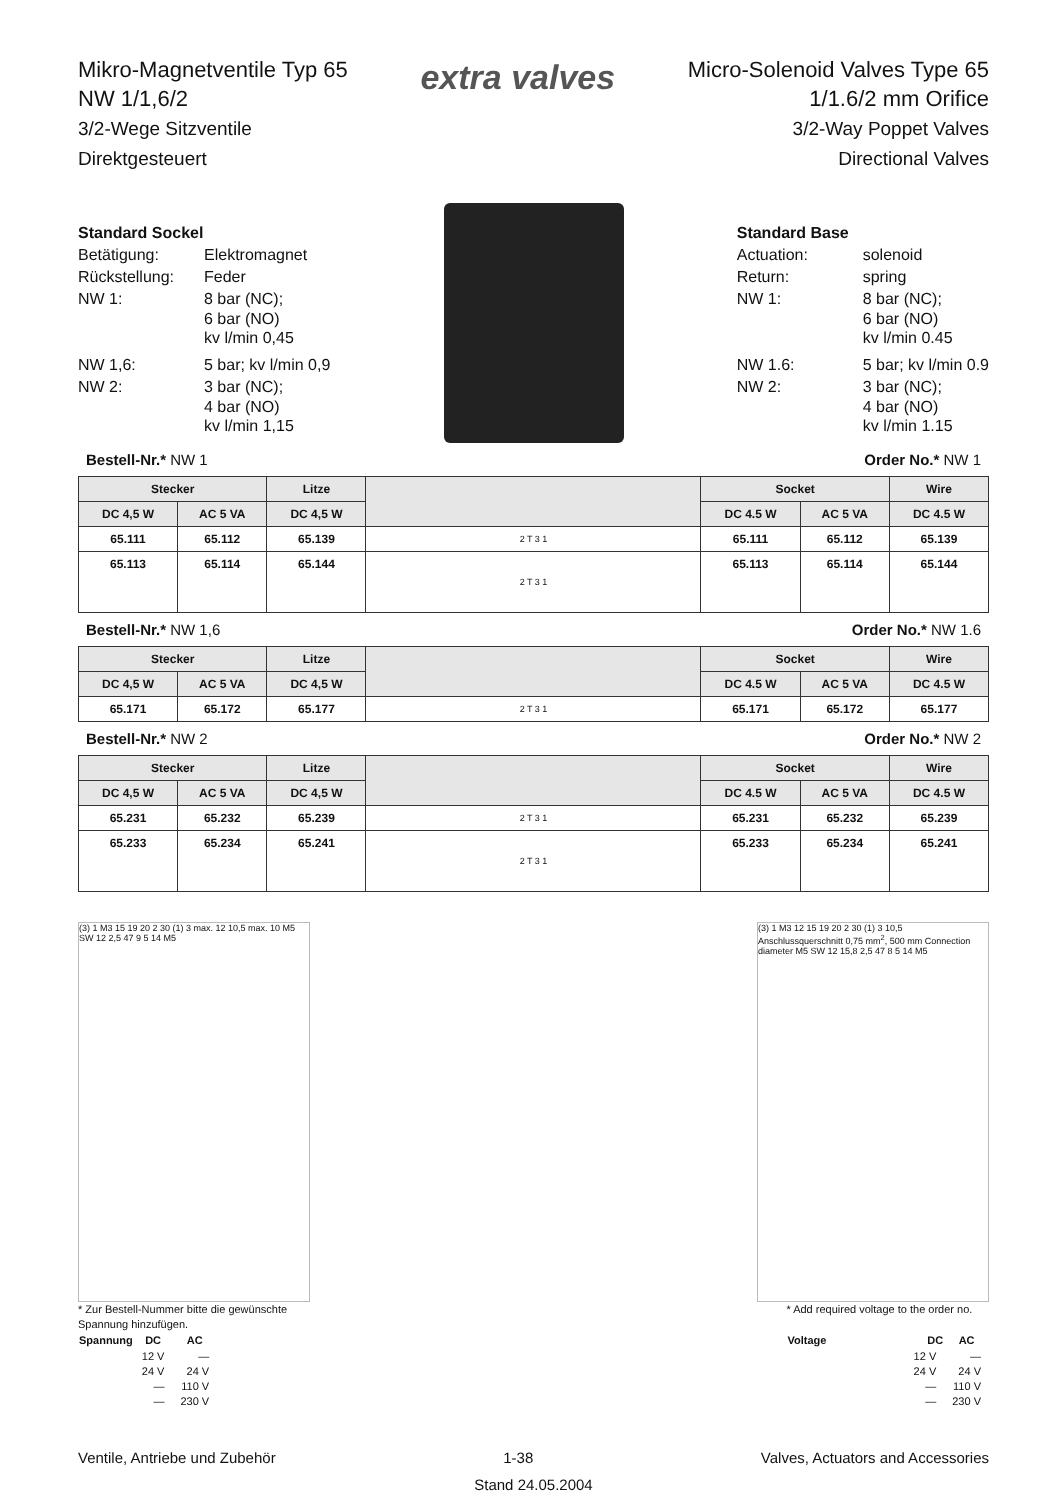Mikro-Magnetventile Typ 65
NW 1/1,6/2
3/2-Wege Sitzventile
Direktgesteuert
extra valves
Micro-Solenoid Valves Type 65
1/1.6/2 mm Orifice
3/2-Way Poppet Valves
Directional Valves
| Standard Sockel | |
| Betätigung: | Elektromagnet |
| Rückstellung: | Feder |
| NW 1: | 8 bar (NC); 6 bar (NO) kv l/min 0,45 |
| NW 1,6: | 5 bar; kv l/min 0,9 |
| NW 2: | 3 bar (NC); 4 bar (NO) kv l/min 1,15 |
| Standard Base | |
| Actuation: | solenoid |
| Return: | spring |
| NW 1: | 8 bar (NC); 6 bar (NO) kv l/min 0.45 |
| NW 1.6: | 5 bar; kv l/min 0.9 |
| NW 2: | 3 bar (NC); 4 bar (NO) kv l/min 1.15 |
Bestell-Nr.* NW 1 Order No.* NW 1
| Stecker | | Litze | | Socket | | Wire |
| --- | --- | --- | --- | --- | --- | --- |
| DC 4,5 W | AC 5 VA | DC 4,5 W | | DC 4.5 W | AC 5 VA | DC 4.5 W |
| 65.111 | 65.112 | 65.139 | 2 T 3 1 | 65.111 | 65.112 | 65.139 |
| 65.113 | 65.114 | 65.144 | 2 T 3 1 | 65.113 | 65.114 | 65.144 |
Bestell-Nr.* NW 1,6 Order No.* NW 1.6
| Stecker | | Litze | | Socket | | Wire |
| --- | --- | --- | --- | --- | --- | --- |
| DC 4,5 W | AC 5 VA | DC 4,5 W | | DC 4.5 W | AC 5 VA | DC 4.5 W |
| 65.171 | 65.172 | 65.177 | 2 T 3 1 | 65.171 | 65.172 | 65.177 |
Bestell-Nr.* NW 2 Order No.* NW 2
| Stecker | | Litze | | Socket | | Wire |
| --- | --- | --- | --- | --- | --- | --- |
| DC 4,5 W | AC 5 VA | DC 4,5 W | | DC 4.5 W | AC 5 VA | DC 4.5 W |
| 65.231 | 65.232 | 65.239 | 2 T 3 1 | 65.231 | 65.232 | 65.239 |
| 65.233 | 65.234 | 65.241 | 2 T 3 1 | 65.233 | 65.234 | 65.241 |
(3) 1 M3 15 19 20 2 30 (1) 3 max. 12 10,5 max. 10 M5 SW 12 2,5 47 9 5 14 M5
(3) 1 M3 12 15 19 20 2 30 (1) 3 10,5 Anschlussquerschnitt 0,75 mm<sup>2</sup>, 500 mm Connection diameter M5 SW 12 15,8 2,5 47 8 5 14 M5
* Zur Bestell-Nummer bitte die gewünschte
Spannung hinzufügen.
| Spannung | DC | AC |
| --- | --- | --- |
| | 12 V | — |
| | 24 V | 24 V |
| | — | 110 V |
| | — | 230 V |
* Add required voltage to the order no.
| Voltage | DC | AC |
| --- | --- | --- |
| | 12 V | — |
| | 24 V | 24 V |
| | — | 110 V |
| | — | 230 V |
Ventile, Antriebe und Zubehör 1-38 Valves, Actuators and Accessories
Stand 24.05.2004